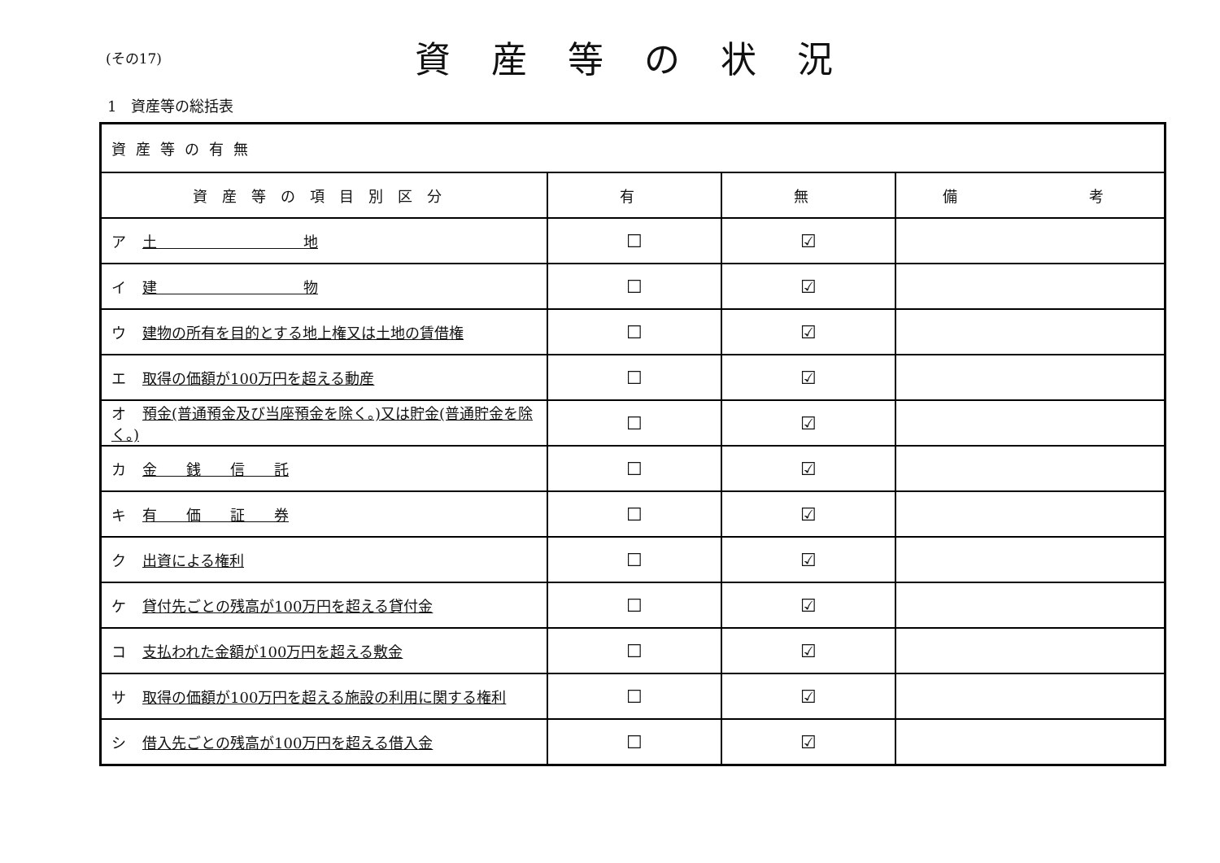(その17)
資産等の状況
1　資産等の総括表
| 資産等の有無 | | | |
| 資産等の項目別区分 | 有 | 無 | 備 考 |
| ア 土 地 | ☐ | ☑ | |
| イ 建 物 | ☐ | ☑ | |
| ウ 建物の所有を目的とする地上権又は土地の賃借権 | ☐ | ☑ | |
| エ 取得の価額が100万円を超える動産 | ☐ | ☑ | |
| オ 預金(普通預金及び当座預金を除く。)又は貯金(普通貯金を除く。) | ☐ | ☑ | |
| カ 金 銭 信 託 | ☐ | ☑ | |
| キ 有 価 証 券 | ☐ | ☑ | |
| ク 出資による権利 | ☐ | ☑ | |
| ケ 貸付先ごとの残高が100万円を超える貸付金 | ☐ | ☑ | |
| コ 支払われた金額が100万円を超える敷金 | ☐ | ☑ | |
| サ 取得の価額が100万円を超える施設の利用に関する権利 | ☐ | ☑ | |
| シ 借入先ごとの残高が100万円を超える借入金 | ☐ | ☑ | |